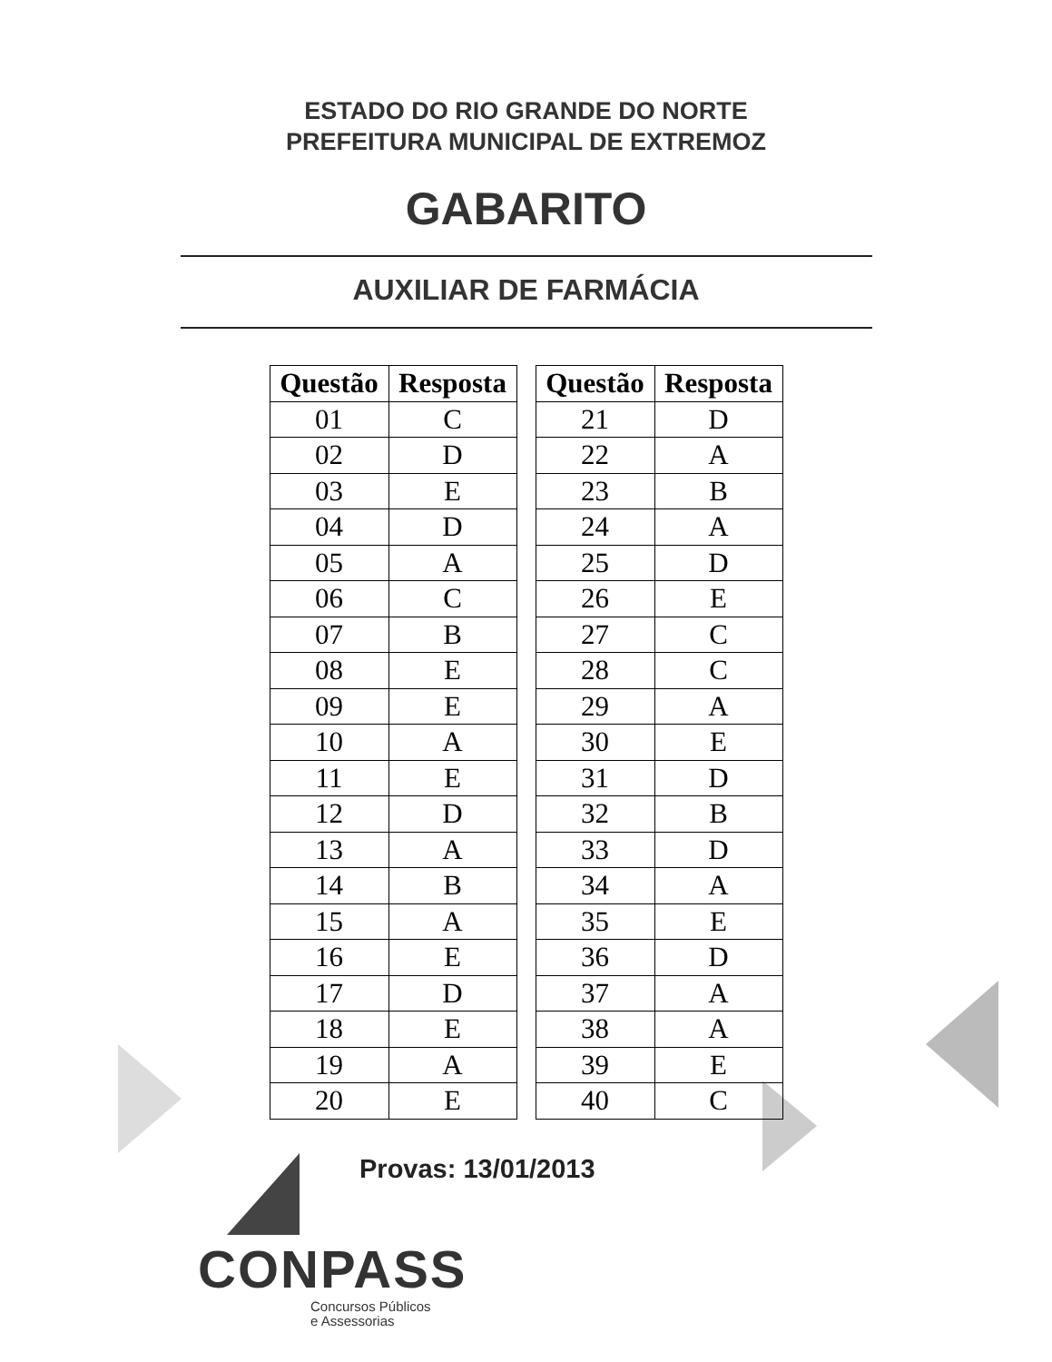ESTADO DO RIO GRANDE DO NORTE
PREFEITURA MUNICIPAL DE EXTREMOZ
GABARITO
AUXILIAR DE FARMÁCIA
| Questão | Resposta |
| --- | --- |
| 01 | C |
| 02 | D |
| 03 | E |
| 04 | D |
| 05 | A |
| 06 | C |
| 07 | B |
| 08 | E |
| 09 | E |
| 10 | A |
| 11 | E |
| 12 | D |
| 13 | A |
| 14 | B |
| 15 | A |
| 16 | E |
| 17 | D |
| 18 | E |
| 19 | A |
| 20 | E |
| Questão | Resposta |
| --- | --- |
| 21 | D |
| 22 | A |
| 23 | B |
| 24 | A |
| 25 | D |
| 26 | E |
| 27 | C |
| 28 | C |
| 29 | A |
| 30 | E |
| 31 | D |
| 32 | B |
| 33 | D |
| 34 | A |
| 35 | E |
| 36 | D |
| 37 | A |
| 38 | A |
| 39 | E |
| 40 | C |
Provas: 13/01/2013
CONPASS
Concursos Públicos
e Assessorias